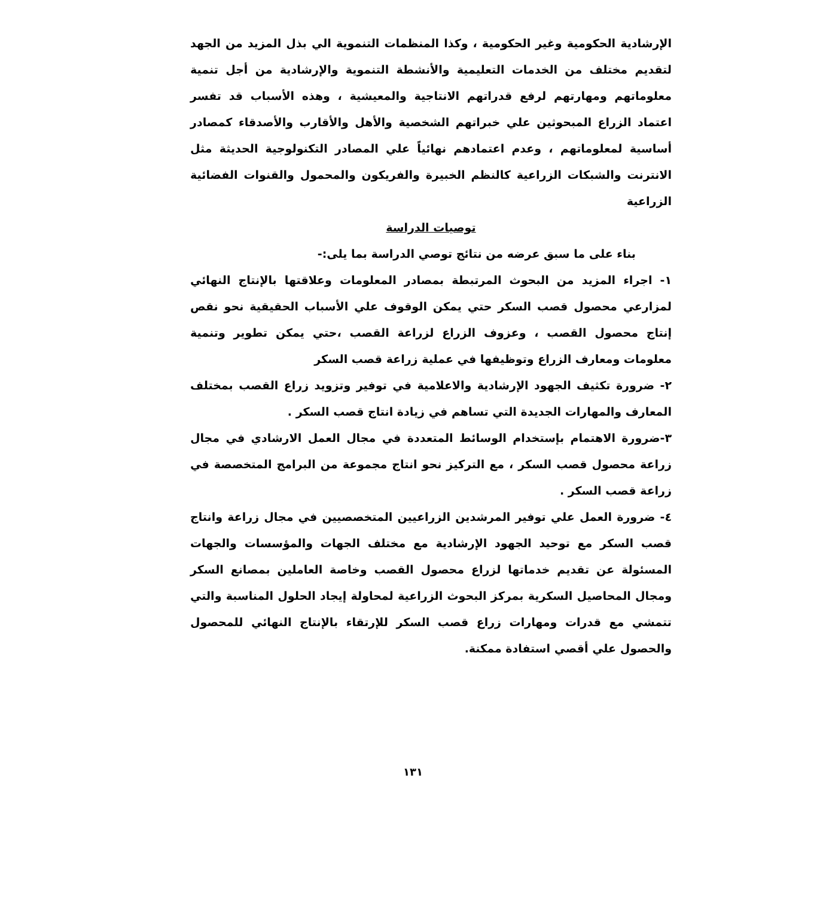الإرشادية الحكومية وغير الحكومية ، وكذا المنظمات التنموية الي بذل المزيد من الجهد لتقديم مختلف من الخدمات التعليمية والأنشطة التنموية والإرشادية من أجل تنمية معلوماتهم ومهارتهم لرفع قدراتهم الانتاجية والمعيشية ، وهذه الأسباب قد تفسر اعتماد الزراع المبحوثين علي خبراتهم الشخصية والأهل والأقارب والأصدقاء كمصادر أساسية لمعلوماتهم ، وعدم اعتمادهم نهائياً علي المصادر التكنولوجية الحديثة مثل الانترنت والشبكات الزراعية كالنظم الخبيرة والفريكون والمحمول والقنوات الفضائية الزراعية
توصيات الدراسة
بناء على ما سبق عرضه من نتائج توصي الدراسة بما يلى:-
١- اجراء المزيد من البحوث المرتبطة بمصادر المعلومات وعلاقتها بالإنتاج النهائي لمزارعي محصول قصب السكر حتي يمكن الوقوف علي الأسباب الحقيقية نحو نقص إنتاج محصول القصب ، وعزوف الزراع لزراعة القصب ،حتي يمكن تطوير وتنمية معلومات ومعارف الزراع وتوظيفها في عملية زراعة قصب السكر
٢- ضرورة تكثيف الجهود الإرشادية والاعلامية في توفير وتزويد زراع القصب بمختلف المعارف والمهارات الجديدة التي تساهم في زيادة انتاج قصب السكر .
٣-ضرورة الاهتمام بإستخدام الوسائط المتعددة في مجال العمل الارشادي في مجال زراعة محصول قصب السكر ، مع التركيز نحو انتاج مجموعة من البرامج المتخصصة في زراعة قصب السكر .
٤- ضرورة العمل علي توفير المرشدين الزراعيين المتخصصيين في مجال زراعة وانتاج قصب السكر مع توحيد الجهود الإرشادية مع مختلف الجهات والمؤسسات والجهات المسئولة عن تقديم خدماتها لزراع محصول القصب وخاصة العاملين بمصانع السكر ومجال المحاصيل السكرية بمركز البحوث الزراعية لمحاولة إيجاد الحلول المناسبة والتي تتمشي مع قدرات ومهارات زراع قصب السكر للإرتقاء بالإنتاج النهائي للمحصول والحصول علي أقصي استفادة ممكنة.
١٣١